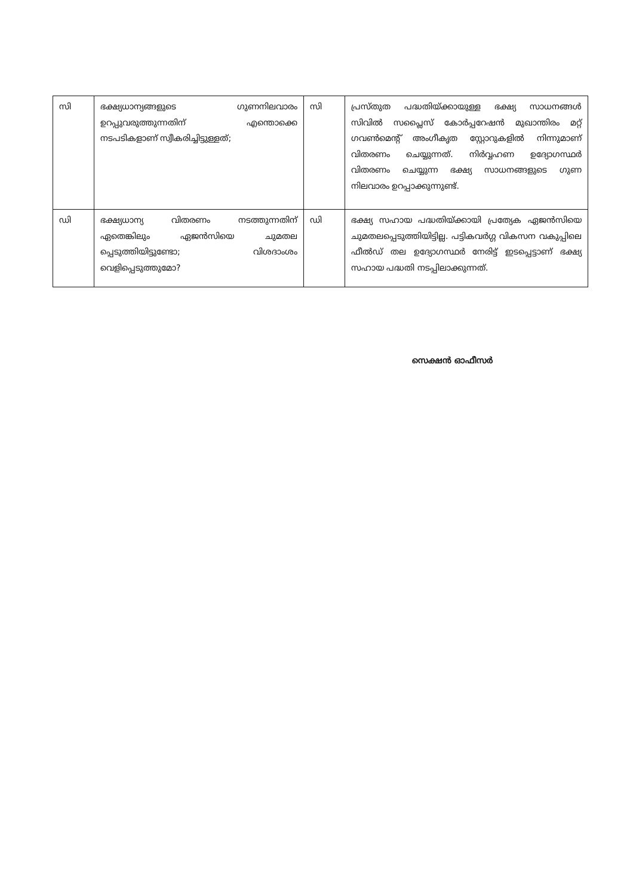| സി | ഭക്ഷ്യധാന്യങ്ങളുടെ ഗുണനിലവാരം ഉറപ്പുവരുത്തുന്നതിന് എന്തൊക്കെ നടപടികളാണ് സ്വീകരിച്ചിട്ടുള്ളത്; | സി | പ്രസ്തുത പദ്ധതിയ്ക്കായുള്ള ഭക്ഷ്യ സാധനങ്ങൾ സിവിൽ സപ്ലൈസ് കോർപ്പറേഷൻ മുഖാന്തിരം മറ്റ് ഗവൺമെന്റ് അംഗീകൃത സ്റ്റോറുകളിൽ നിന്നുമാണ് വിതരണം ചെയ്യുന്നത്. നിർവ്വഹണ ഉദ്യോഗസ്ഥർ വിതരണം ചെയ്യുന്ന ഭക്ഷ്യ സാധനങ്ങളുടെ ഗുണ നിലവാരം ഉറപ്പാക്കുന്നുണ്ട്. |
| ഡി | ഭക്ഷ്യധാന്യ വിതരണം നടത്തുന്നതിന് ഏതെങ്കിലും ഏജൻസിയെ ചുമതല പ്പെടുത്തിയിട്ടുണ്ടോ; വിശദാംശം വെളിപ്പെടുത്തുമോ? | ഡി | ഭക്ഷ്യ സഹായ പദ്ധതിയ്ക്കായി പ്രത്യേക ഏജൻസിയെ ചുമതലപ്പെടുത്തിയിട്ടില്ല. പട്ടികവർഗ്ഗ വികസന വകുപ്പിലെ ഫീൽഡ് തല ഉദ്യോഗസ്ഥർ നേരിട്ട് ഇടപ്പെട്ടാണ് ഭക്ഷ്യ സഹായ പദ്ധതി നടപ്പിലാക്കുന്നത്. |
സെക്ഷൻ ഓഫീസർ